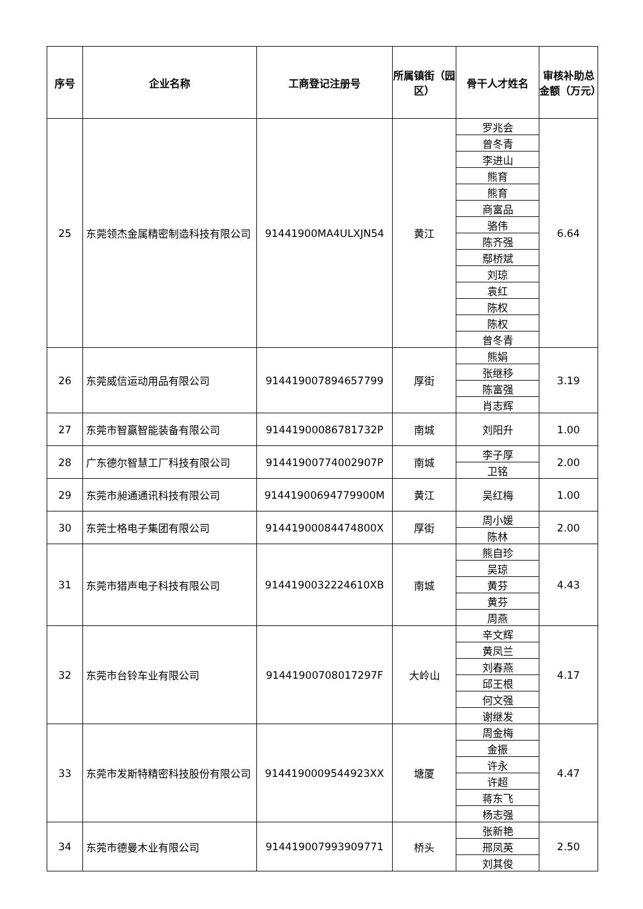| 序号 | 企业名称 | 工商登记注册号 | 所属镇街（园区） | 骨干人才姓名 | 审核补助总金额（万元） |
| --- | --- | --- | --- | --- | --- |
| 25 | 东莞领杰金属精密制造科技有限公司 | 91441900MA4ULXJN54 | 黄江 | 罗兆会 | 6.64 |
| | | | | 曾冬青 | |
| | | | | 李进山 | |
| | | | | 熊育 | |
| | | | | 熊育 | |
| | | | | 商富品 | |
| | | | | 骆伟 | |
| | | | | 陈齐强 | |
| | | | | 鄢桥斌 | |
| | | | | 刘琼 | |
| | | | | 袁红 | |
| | | | | 陈权 | |
| | | | | 陈权 | |
| | | | | 曾冬青 | |
| 26 | 东莞威信运动用品有限公司 | 914419007894657799 | 厚街 | 熊娟 | 3.19 |
| | | | | 张继移 | |
| | | | | 陈富强 | |
| | | | | 肖志辉 | |
| 27 | 东莞市智赢智能装备有限公司 | 91441900086781732P | 南城 | 刘阳升 | 1.00 |
| 28 | 广东德尔智慧工厂科技有限公司 | 91441900774002907P | 南城 | 李子厚 | 2.00 |
| | | | | 卫铭 | |
| 29 | 东莞市昶通通讯科技有限公司 | 91441900694779900M | 黄江 | 吴红梅 | 1.00 |
| 30 | 东莞士格电子集团有限公司 | 91441900084474800X | 厚街 | 周小媛 | 2.00 |
| | | | | 陈林 | |
| 31 | 东莞市猎声电子科技有限公司 | 9144190032224610XB | 南城 | 熊自珍 | 4.43 |
| | | | | 吴琼 | |
| | | | | 黄芬 | |
| | | | | 黄芬 | |
| | | | | 周燕 | |
| 32 | 东莞市台铃车业有限公司 | 91441900708017297F | 大岭山 | 辛文辉 | 4.17 |
| | | | | 黄凤兰 | |
| | | | | 刘春燕 | |
| | | | | 邱王根 | |
| | | | | 何文强 | |
| | | | | 谢继发 | |
| 33 | 东莞市发斯特精密科技股份有限公司 | 9144190009544923XX | 塘厦 | 周金梅 | 4.47 |
| | | | | 金振 | |
| | | | | 许永 | |
| | | | | 许超 | |
| | | | | 蒋东飞 | |
| | | | | 杨志强 | |
| 34 | 东莞市德曼木业有限公司 | 914419007993909771 | 桥头 | 张新艳 | 2.50 |
| | | | | 邢凤英 | |
| | | | | 刘其俊 | |